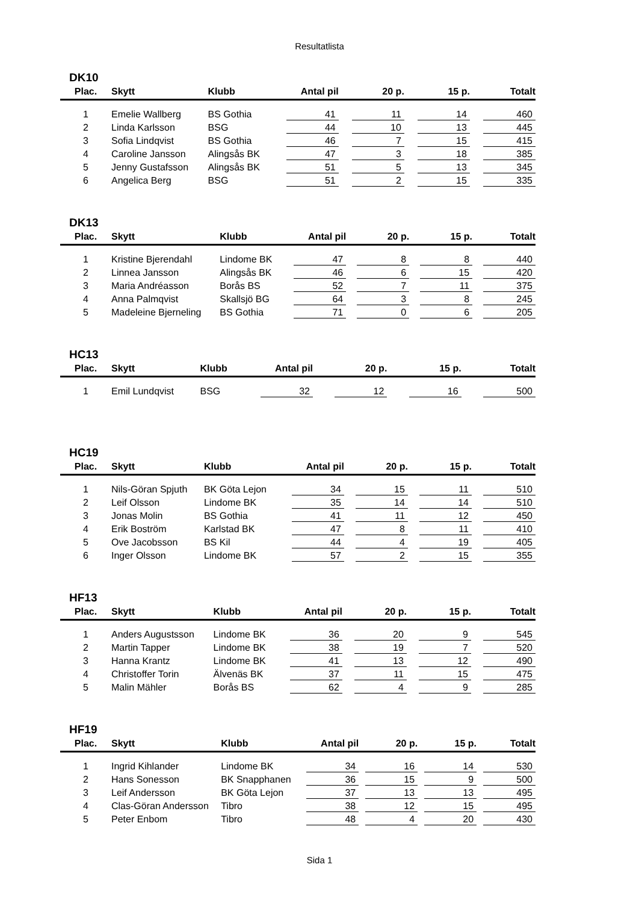Resultatlista
DK10
| Plac. | Skytt | Klubb | Antal pil | 20 p. | 15 p. | Totalt |
| --- | --- | --- | --- | --- | --- | --- |
| 1 | Emelie Wallberg | BS Gothia | 41 | 11 | 14 | 460 |
| 2 | Linda Karlsson | BSG | 44 | 10 | 13 | 445 |
| 3 | Sofia Lindqvist | BS Gothia | 46 | 7 | 15 | 415 |
| 4 | Caroline Jansson | Alingsås BK | 47 | 3 | 18 | 385 |
| 5 | Jenny Gustafsson | Alingsås BK | 51 | 5 | 13 | 345 |
| 6 | Angelica Berg | BSG | 51 | 2 | 15 | 335 |
DK13
| Plac. | Skytt | Klubb | Antal pil | 20 p. | 15 p. | Totalt |
| --- | --- | --- | --- | --- | --- | --- |
| 1 | Kristine Bjerendahl | Lindome BK | 47 | 8 | 8 | 440 |
| 2 | Linnea Jansson | Alingsås BK | 46 | 6 | 15 | 420 |
| 3 | Maria Andréasson | Borås BS | 52 | 7 | 11 | 375 |
| 4 | Anna Palmqvist | Skallsjö BG | 64 | 3 | 8 | 245 |
| 5 | Madeleine Bjerneling | BS Gothia | 71 | 0 | 6 | 205 |
HC13
| Plac. | Skytt | Klubb | Antal pil | 20 p. | 15 p. | Totalt |
| --- | --- | --- | --- | --- | --- | --- |
| 1 | Emil Lundqvist | BSG | 32 | 12 | 16 | 500 |
HC19
| Plac. | Skytt | Klubb | Antal pil | 20 p. | 15 p. | Totalt |
| --- | --- | --- | --- | --- | --- | --- |
| 1 | Nils-Göran Spjuth | BK Göta Lejon | 34 | 15 | 11 | 510 |
| 2 | Leif Olsson | Lindome BK | 35 | 14 | 14 | 510 |
| 3 | Jonas Molin | BS Gothia | 41 | 11 | 12 | 450 |
| 4 | Erik Boström | Karlstad BK | 47 | 8 | 11 | 410 |
| 5 | Ove Jacobsson | BS Kil | 44 | 4 | 19 | 405 |
| 6 | Inger Olsson | Lindome BK | 57 | 2 | 15 | 355 |
HF13
| Plac. | Skytt | Klubb | Antal pil | 20 p. | 15 p. | Totalt |
| --- | --- | --- | --- | --- | --- | --- |
| 1 | Anders Augustsson | Lindome BK | 36 | 20 | 9 | 545 |
| 2 | Martin Tapper | Lindome BK | 38 | 19 | 7 | 520 |
| 3 | Hanna Krantz | Lindome BK | 41 | 13 | 12 | 490 |
| 4 | Christoffer Torin | Älvenäs BK | 37 | 11 | 15 | 475 |
| 5 | Malin Mähler | Borås BS | 62 | 4 | 9 | 285 |
HF19
| Plac. | Skytt | Klubb | Antal pil | 20 p. | 15 p. | Totalt |
| --- | --- | --- | --- | --- | --- | --- |
| 1 | Ingrid Kihlander | Lindome BK | 34 | 16 | 14 | 530 |
| 2 | Hans Sonesson | BK Snapphanen | 36 | 15 | 9 | 500 |
| 3 | Leif Andersson | BK Göta Lejon | 37 | 13 | 13 | 495 |
| 4 | Clas-Göran Andersson | Tibro | 38 | 12 | 15 | 495 |
| 5 | Peter Enbom | Tibro | 48 | 4 | 20 | 430 |
Sida 1